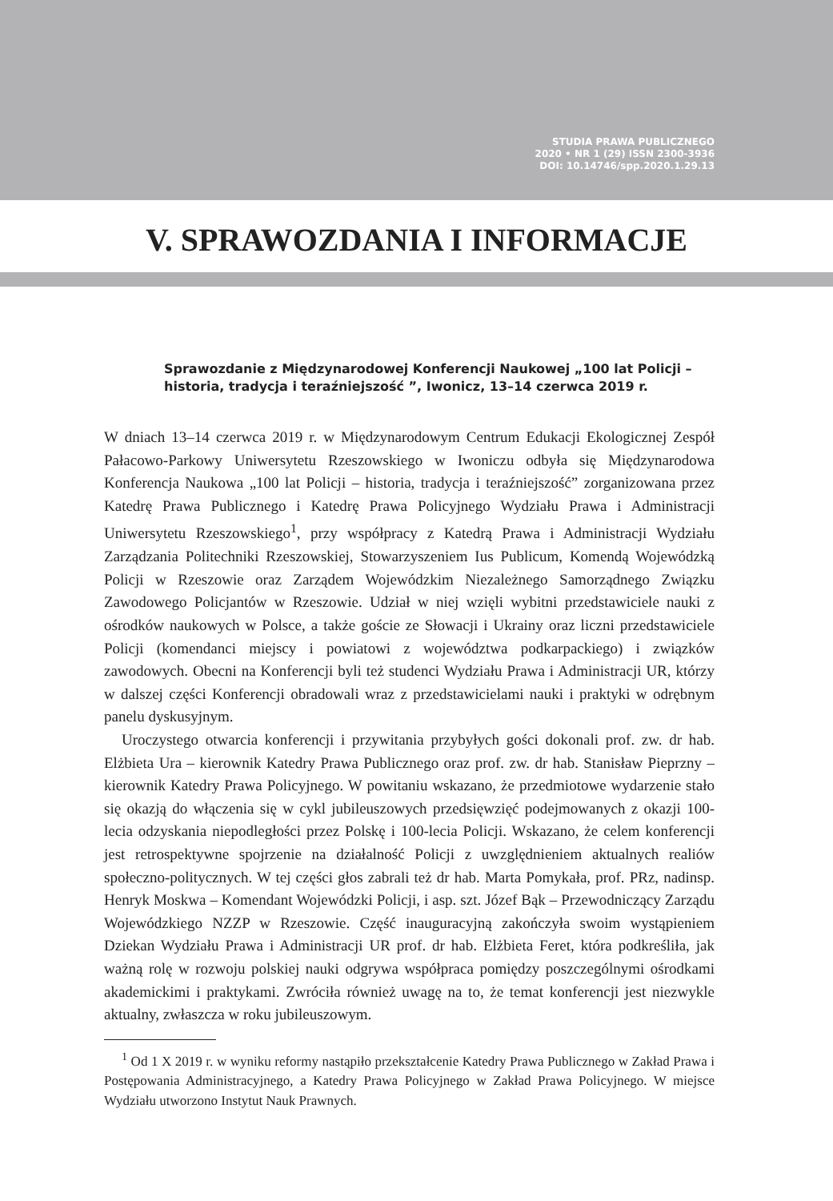STUDIA PRAWA PUBLICZNEGO
2020 • NR 1 (29) ISSN 2300-3936
DOI: 10.14746/spp.2020.1.29.13
V. SPRAWOZDANIA I INFORMACJE
Sprawozdanie z Międzynarodowej Konferencji Naukowej „100 lat Policji – historia, tradycja i teraźniejszość ”, Iwonicz, 13–14 czerwca 2019 r.
W dniach 13–14 czerwca 2019 r. w Międzynarodowym Centrum Edukacji Ekologicznej Zespół Pałacowo-Parkowy Uniwersytetu Rzeszowskiego w Iwoniczu odbyła się Międzynarodowa Konferencja Naukowa „100 lat Policji – historia, tradycja i teraźniejszość” zorganizowana przez Katedrę Prawa Publicznego i Katedrę Prawa Policyjnego Wydziału Prawa i Administracji Uniwersytetu Rzeszowskiego<sup>1</sup>, przy współpracy z Katedrą Prawa i Administracji Wydziału Zarządzania Politechniki Rzeszowskiej, Stowarzyszeniem Ius Publicum, Komendą Wojewódzką Policji w Rzeszowie oraz Zarządem Wojewódzkim Niezależnego Samorządnego Związku Zawodowego Policjantów w Rzeszowie. Udział w niej wzięli wybitni przedstawiciele nauki z ośrodków naukowych w Polsce, a także goście ze Słowacji i Ukrainy oraz liczni przedstawiciele Policji (komendanci miejscy i powiatowi z województwa podkarpackiego) i związków zawodowych. Obecni na Konferencji byli też studenci Wydziału Prawa i Administracji UR, którzy w dalszej części Konferencji obradowali wraz z przedstawicielami nauki i praktyki w odrębnym panelu dyskusyjnym.
Uroczystego otwarcia konferencji i przywitania przybyłych gości dokonali prof. zw. dr hab. Elżbieta Ura – kierownik Katedry Prawa Publicznego oraz prof. zw. dr hab. Stanisław Pieprzny – kierownik Katedry Prawa Policyjnego. W powitaniu wskazano, że przedmiotowe wydarzenie stało się okazją do włączenia się w cykl jubileuszowych przedsięwzięć podejmowanych z okazji 100-lecia odzyskania niepodległości przez Polskę i 100-lecia Policji. Wskazano, że celem konferencji jest retrospektywne spojrzenie na działalność Policji z uwzględnieniem aktualnych realiów społeczno-politycznych. W tej części głos zabrali też dr hab. Marta Pomykała, prof. PRz, nadinsp. Henryk Moskwa – Komendant Wojewódzki Policji, i asp. szt. Józef Bąk – Przewodniczący Zarządu Wojewódzkiego NZZP w Rzeszowie. Część inauguracyjną zakończyła swoim wystąpieniem Dziekan Wydziału Prawa i Administracji UR prof. dr hab. Elżbieta Feret, która podkreśliła, jak ważną rolę w rozwoju polskiej nauki odgrywa współpraca pomiędzy poszczególnymi ośrodkami akademickimi i praktykami. Zwróciła również uwagę na to, że temat konferencji jest niezwykle aktualny, zwłaszcza w roku jubileuszowym.
<sup>1</sup> Od 1 X 2019 r. w wyniku reformy nastąpiło przekształcenie Katedry Prawa Publicznego w Zakład Prawa i Postępowania Administracyjnego, a Katedry Prawa Policyjnego w Zakład Prawa Policyjnego. W miejsce Wydziału utworzono Instytut Nauk Prawnych.